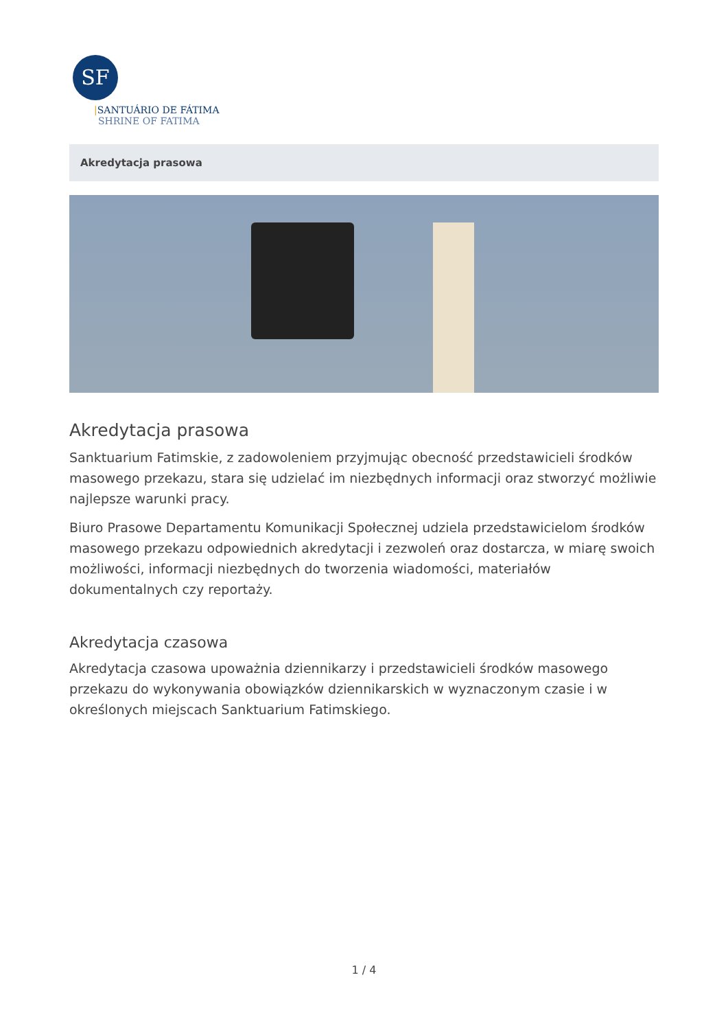SF
|SANTUÁRIO DE FÁTIMA
SHRINE OF FATIMA
Akredytacja prasowa
Akredytacja prasowa
Sanktuarium Fatimskie, z zadowoleniem przyjmując obecność przedstawicieli środków masowego przekazu, stara się udzielać im niezbędnych informacji oraz stworzyć możliwie najlepsze warunki pracy.
Biuro Prasowe Departamentu Komunikacji Społecznej udziela przedstawicielom środków masowego przekazu odpowiednich akredytacji i zezwoleń oraz dostarcza, w miarę swoich możliwości, informacji niezbędnych do tworzenia wiadomości, materiałów dokumentalnych czy reportaży.
Akredytacja czasowa
Akredytacja czasowa upoważnia dziennikarzy i przedstawicieli środków masowego przekazu do wykonywania obowiązków dziennikarskich w wyznaczonym czasie i w określonych miejscach Sanktuarium Fatimskiego.
1 / 4